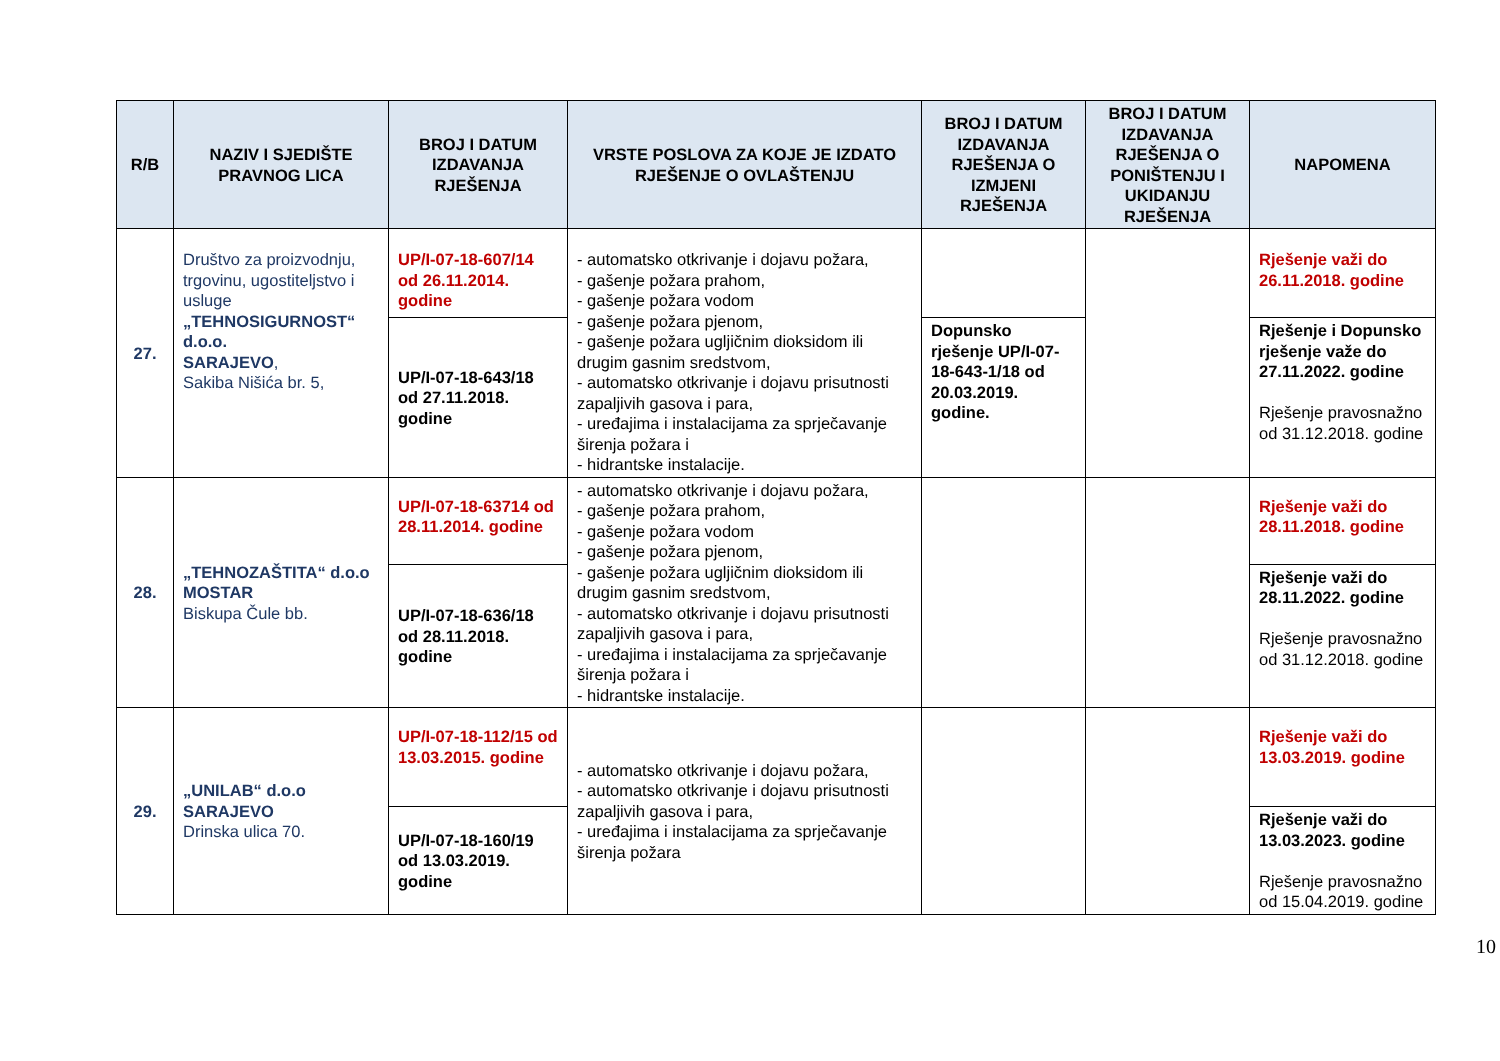| R/B | NAZIV I SJEDIŠTE PRAVNOG LICA | BROJ I DATUM IZDAVANJA RJEŠENJA | VRSTE POSLOVA ZA KOJE JE IZDATO RJEŠENJE O OVLAŠTENJU | BROJ I DATUM IZDAVANJA RJEŠENJA O IZMJENI RJEŠENJA | BROJ I DATUM IZDAVANJA RJEŠENJA O PONIŠTENJU I UKIDANJU RJEŠENJA | NAPOMENA |
| --- | --- | --- | --- | --- | --- | --- |
| 27. | Društvo za proizvodnju, trgovinu, ugostiteljstvo i usluge „TEHNOSIGURNOST“ d.o.o. SARAJEVO , Sakiba Nišića br. 5, | UP/I-07-18-607/14 od 26.11.2014. godine | - automatsko otkrivanje i dojavu požara, - gašenje požara prahom, - gašenje požara vodom - gašenje požara pjenom, - gašenje požara ugljičnim dioksidom ili drugim gasnim sredstvom, - automatsko otkrivanje i dojavu prisutnosti zapaljivih gasova i para, - uređajima i instalacijama za sprječavanje širenja požara i - hidrantske instalacije. | | | Rješenje važi do 26.11.2018. godine |
| | | UP/I-07-18-643/18 od 27.11.2018. godine | | Dopunsko rješenje UP/I-07-18-643-1/18 od 20.03.2019. godine. | | Rješenje i Dopunsko rješenje važe do 27.11.2022. godine Rješenje pravosnažno od 31.12.2018. godine |
| 28. | „TEHNOZAŠTITA“ d.o.o MOSTAR Biskupa Čule bb. | UP/I-07-18-63714 od 28.11.2014. godine | - automatsko otkrivanje i dojavu požara, - gašenje požara prahom, - gašenje požara vodom - gašenje požara pjenom, - gašenje požara ugljičnim dioksidom ili drugim gasnim sredstvom, - automatsko otkrivanje i dojavu prisutnosti zapaljivih gasova i para, - uređajima i instalacijama za sprječavanje širenja požara i - hidrantske instalacije. | | | Rješenje važi do 28.11.2018. godine |
| | | UP/I-07-18-636/18 od 28.11.2018. godine | | | | Rješenje važi do 28.11.2022. godine Rješenje pravosnažno od 31.12.2018. godine |
| 29. | „UNILAB“ d.o.o SARAJEVO Drinska ulica 70. | UP/I-07-18-112/15 od 13.03.2015. godine | - automatsko otkrivanje i dojavu požara, - automatsko otkrivanje i dojavu prisutnosti zapaljivih gasova i para, - uređajima i instalacijama za sprječavanje širenja požara | | | Rješenje važi do 13.03.2019. godine |
| | | UP/I-07-18-160/19 od 13.03.2019. godine | | | | Rješenje važi do 13.03.2023. godine Rješenje pravosnažno od 15.04.2019. godine |
10